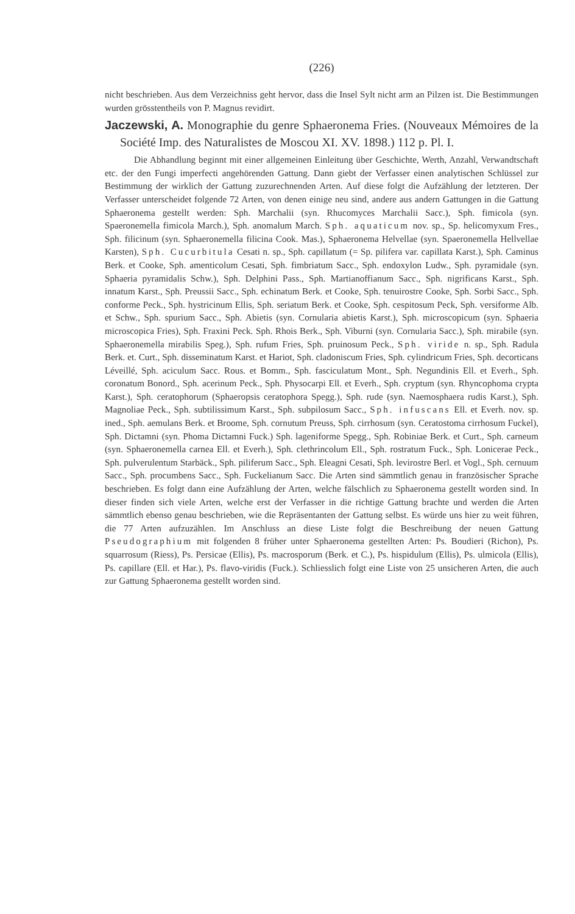(226)
nicht beschrieben. Aus dem Verzeichniss geht hervor, dass die Insel Sylt nicht arm an Pilzen ist. Die Bestimmungen wurden grösstentheils von P. Magnus revidirt.
Jaczewski, A. Monographie du genre Sphaeronema Fries. (Nouveaux Mémoires de la Société Imp. des Naturalistes de Moscou XI. XV. 1898.) 112 p. Pl. I.
Die Abhandlung beginnt mit einer allgemeinen Einleitung über Geschichte, Werth, Anzahl, Verwandtschaft etc. der den Fungi imperfecti angehörenden Gattung. Dann giebt der Verfasser einen analytischen Schlüssel zur Bestimmung der wirklich der Gattung zuzurechnenden Arten. Auf diese folgt die Aufzählung der letzteren. Der Verfasser unterscheidet folgende 72 Arten, von denen einige neu sind, andere aus andern Gattungen in die Gattung Sphaeronema gestellt werden: Sph. Marchalii (syn. Rhucomyces Marchalii Sacc.), Sph. fimicola (syn. Spaeronemella fimicola March.), Sph. anomalum March. Sph. aquaticum nov. sp., Sp. helicomyxum Fres., Sph. filicinum (syn. Sphaeronemella filicina Cook. Mas.), Sphaeronema Helvellae (syn. Spaeronemella Hellvellae Karsten), Sph. Cucurbitula Cesati n. sp., Sph. capillatum (= Sp. pilifera var. capillata Karst.), Sph. Caminus Berk. et Cooke, Sph. amenticolum Cesati, Sph. fimbriatum Sacc., Sph. endoxylon Ludw., Sph. pyramidale (syn. Sphaeria pyramidalis Schw.), Sph. Delphini Pass., Sph. Martianoffianum Sacc., Sph. nigrificans Karst., Sph. innatum Karst., Sph. Preussii Sacc., Sph. echinatum Berk. et Cooke, Sph. tenuirostre Cooke, Sph. Sorbi Sacc., Sph. conforme Peck., Sph. hystricinum Ellis, Sph. seriatum Berk. et Cooke, Sph. cespitosum Peck, Sph. versiforme Alb. et Schw., Sph. spurium Sacc., Sph. Abietis (syn. Cornularia abietis Karst.), Sph. microscopicum (syn. Sphaeria microscopica Fries), Sph. Fraxini Peck. Sph. Rhois Berk., Sph. Viburni (syn. Cornularia Sacc.), Sph. mirabile (syn. Sphaeronemella mirabilis Speg.), Sph. rufum Fries, Sph. pruinosum Peck., Sph. viride n. sp., Sph. Radula Berk. et. Curt., Sph. disseminatum Karst. et Hariot, Sph. cladoniscum Fries, Sph. cylindricum Fries, Sph. decorticans Léveillé, Sph. aciculum Sacc. Rous. et Bomm., Sph. fasciculatum Mont., Sph. Negundinis Ell. et Everh., Sph. coronatum Bonord., Sph. acerinum Peck., Sph. Physocarpi Ell. et Everh., Sph. cryptum (syn. Rhyncophoma crypta Karst.), Sph. ceratophorum (Sphaeropsis ceratophora Spegg.), Sph. rude (syn. Naemosphaera rudis Karst.), Sph. Magnoliae Peck., Sph. subtilissimum Karst., Sph. subpilosum Sacc., Sph. infuscans Ell. et Everh. nov. sp. ined., Sph. aemulans Berk. et Broome, Sph. cornutum Preuss, Sph. cirrhosum (syn. Ceratostoma cirrhosum Fuckel), Sph. Dictamni (syn. Phoma Dictamni Fuck.) Sph. lageniforme Spegg., Sph. Robiniae Berk. et Curt., Sph. carneum (syn. Sphaeronemella carnea Ell. et Everh.), Sph. clethrincolum Ell., Sph. rostratum Fuck., Sph. Lonicerae Peck., Sph. pulverulentum Starbäck., Sph. piliferum Sacc., Sph. Eleagni Cesati, Sph. levirostre Berl. et Vogl., Sph. cernuum Sacc., Sph. procumbens Sacc., Sph. Fuckelianum Sacc. Die Arten sind sämmtlich genau in französischer Sprache beschrieben. Es folgt dann eine Aufzählung der Arten, welche fälschlich zu Sphaeronema gestellt worden sind. In dieser finden sich viele Arten, welche erst der Verfasser in die richtige Gattung brachte und werden die Arten sämmtlich ebenso genau beschrieben, wie die Repräsentanten der Gattung selbst. Es würde uns hier zu weit führen, die 77 Arten aufzuzählen. Im Anschluss an diese Liste folgt die Beschreibung der neuen Gattung Pseudographium mit folgenden 8 früher unter Sphaeronema gestellten Arten: Ps. Boudieri (Richon), Ps. squarrosum (Riess), Ps. Persicae (Ellis), Ps. macrosporum (Berk. et C.), Ps. hispidulum (Ellis), Ps. ulmicola (Ellis), Ps. capillare (Ell. et Har.), Ps. flavo-viridis (Fuck.). Schliesslich folgt eine Liste von 25 unsicheren Arten, die auch zur Gattung Sphaeronema gestellt worden sind.